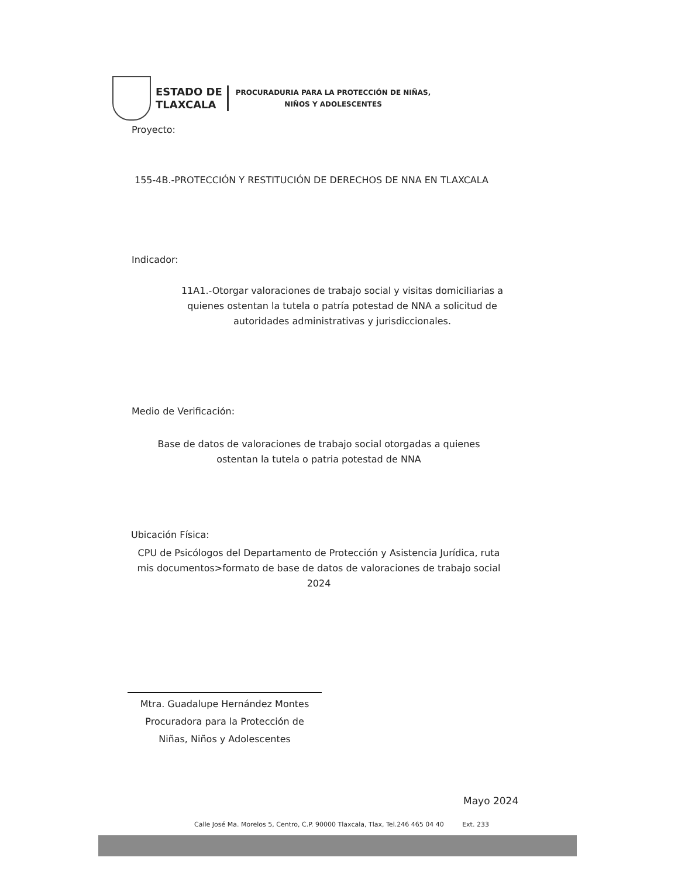ESTADO DE
TLAXCALA
PROCURADURIA PARA LA PROTECCIÓN DE NIÑAS,
NIÑOS Y ADOLESCENTES
Proyecto:
155-4B.-PROTECCIÓN Y RESTITUCIÓN DE DERECHOS DE NNA EN TLAXCALA
Indicador:
11A1.-Otorgar valoraciones de trabajo social y visitas domiciliarias a quienes ostentan la tutela o patría potestad de NNA a solicitud de autoridades administrativas y jurisdiccionales.
Medio de Verificación:
Base de datos de valoraciones de trabajo social otorgadas a quienes ostentan la tutela o patria potestad de NNA
Ubicación Física:
CPU de Psicólogos del Departamento de Protección y Asistencia Jurídica, ruta mis documentos>formato de base de datos de valoraciones de trabajo social 2024
Mtra. Guadalupe Hernández Montes
Procuradora para la Protección de
Niñas, Niños y Adolescentes
Mayo 2024
Calle José Ma. Morelos 5, Centro, C.P. 90000 Tlaxcala, Tlax, Tel.246 465 04 40 Ext. 233